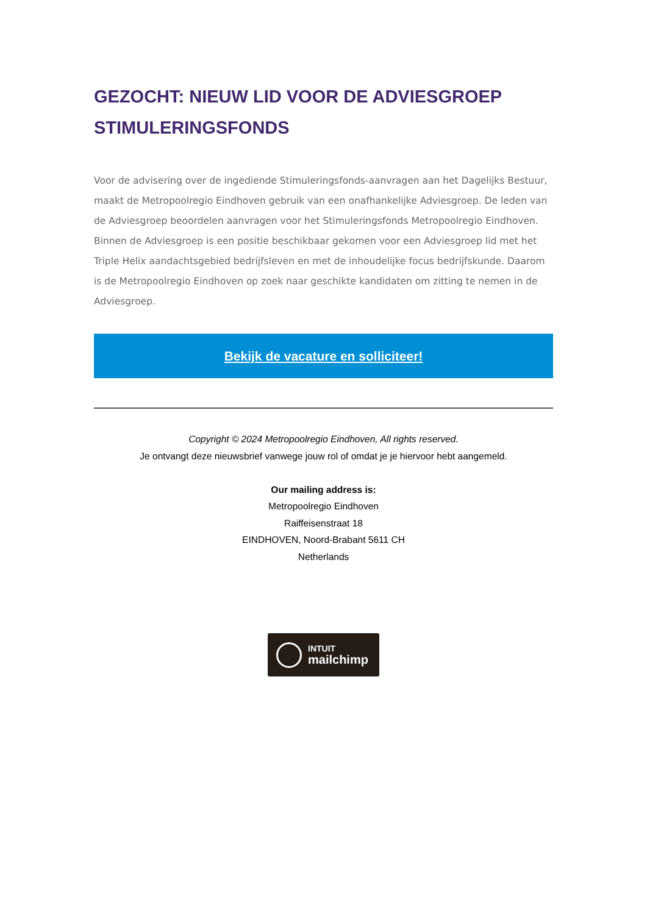GEZOCHT: NIEUW LID VOOR DE ADVIESGROEP STIMULERINGSFONDS
Voor de advisering over de ingediende Stimuleringsfonds-aanvragen aan het Dagelijks Bestuur, maakt de Metropoolregio Eindhoven gebruik van een onafhankelijke Adviesgroep. De leden van de Adviesgroep beoordelen aanvragen voor het Stimuleringsfonds Metropoolregio Eindhoven. Binnen de Adviesgroep is een positie beschikbaar gekomen voor een Adviesgroep lid met het Triple Helix aandachtsgebied bedrijfsleven en met de inhoudelijke focus bedrijfskunde. Daarom is de Metropoolregio Eindhoven op zoek naar geschikte kandidaten om zitting te nemen in de Adviesgroep.
Bekijk de vacature en solliciteer!
Copyright © 2024 Metropoolregio Eindhoven, All rights reserved.
Je ontvangt deze nieuwsbrief vanwege jouw rol of omdat je je hiervoor hebt aangemeld.
Our mailing address is:
Metropoolregio Eindhoven
Raiffeisenstraat 18
EINDHOVEN, Noord-Brabant 5611 CH
Netherlands
INTUIT
mailchimp